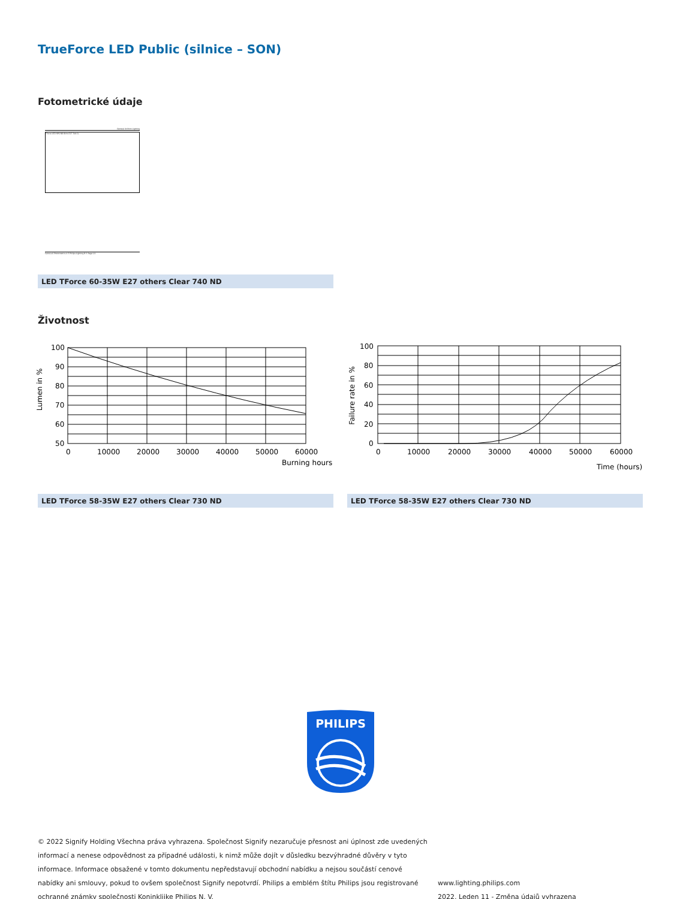TrueForce LED Public (silnice – SON)
Fotometrické údaje
General Uniform Lighting
TForce LED HPS ND 6klm E27 740 CL
CalcuLuX Photometrics 4.5 Philips Lighting B.V. Page 1/1
LED TForce 60-35W E27 others Clear 740 ND
Životnost
Lumen in %
100
90
80
70
60
50
0
10000
20000
30000
40000
50000
60000
Burning hours
Failure rate in %
100
80
60
40
20
0
0
10000
20000
30000
40000
50000
60000
Time (hours)
LED TForce 58-35W E27 others Clear 730 ND LED TForce 58-35W E27 others Clear 730 ND
PHILIPS
© 2022 Signify Holding Všechna práva vyhrazena. Společnost Signify nezaručuje přesnost ani úplnost zde uvedených informací a nenese odpovědnost za případné události, k nimž může dojít v důsledku bezvýhradné důvěry v tyto informace. Informace obsažené v tomto dokumentu nepředstavují obchodní nabídku a nejsou součástí cenové nabídky ani smlouvy, pokud to ovšem společnost Signify nepotvrdí. Philips a emblém štítu Philips jsou registrované ochranné známky společnosti Koninklijke Philips N. V.
www.lighting.philips.com
2022, Leden 11 - Změna údajů vyhrazena